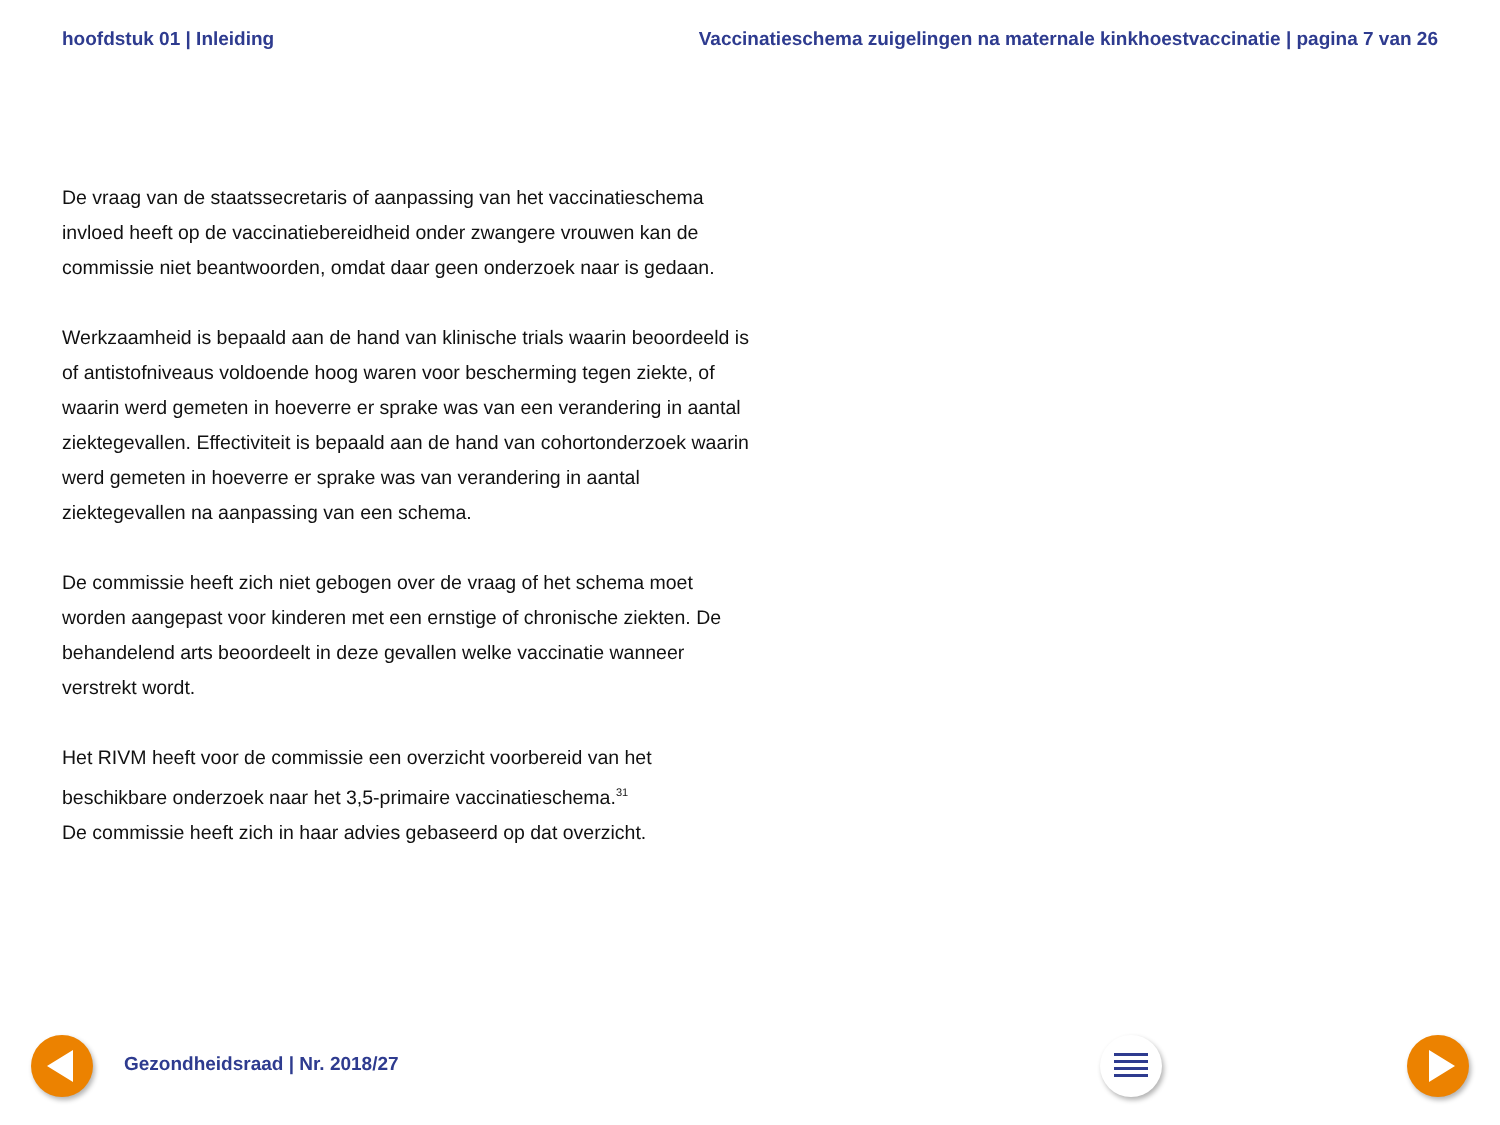hoofdstuk 01 | Inleiding Vaccinatieschema zuigelingen na maternale kinkhoestvaccinatie | pagina 7 van 26
De vraag van de staatssecretaris of aanpassing van het vaccinatieschema invloed heeft op de vaccinatiebereidheid onder zwangere vrouwen kan de commissie niet beantwoorden, omdat daar geen onderzoek naar is gedaan.
Werkzaamheid is bepaald aan de hand van klinische trials waarin beoordeeld is of antistofniveaus voldoende hoog waren voor bescherming tegen ziekte, of waarin werd gemeten in hoeverre er sprake was van een verandering in aantal ziektegevallen. Effectiviteit is bepaald aan de hand van cohortonderzoek waarin werd gemeten in hoeverre er sprake was van verandering in aantal ziektegevallen na aanpassing van een schema.
De commissie heeft zich niet gebogen over de vraag of het schema moet worden aangepast voor kinderen met een ernstige of chronische ziekten. De behandelend arts beoordeelt in deze gevallen welke vaccinatie wanneer verstrekt wordt.
Het RIVM heeft voor de commissie een overzicht voorbereid van het beschikbare onderzoek naar het 3,5-primaire vaccinatieschema.<sup>31</sup>
De commissie heeft zich in haar advies gebaseerd op dat overzicht.
Gezondheidsraad | Nr. 2018/27